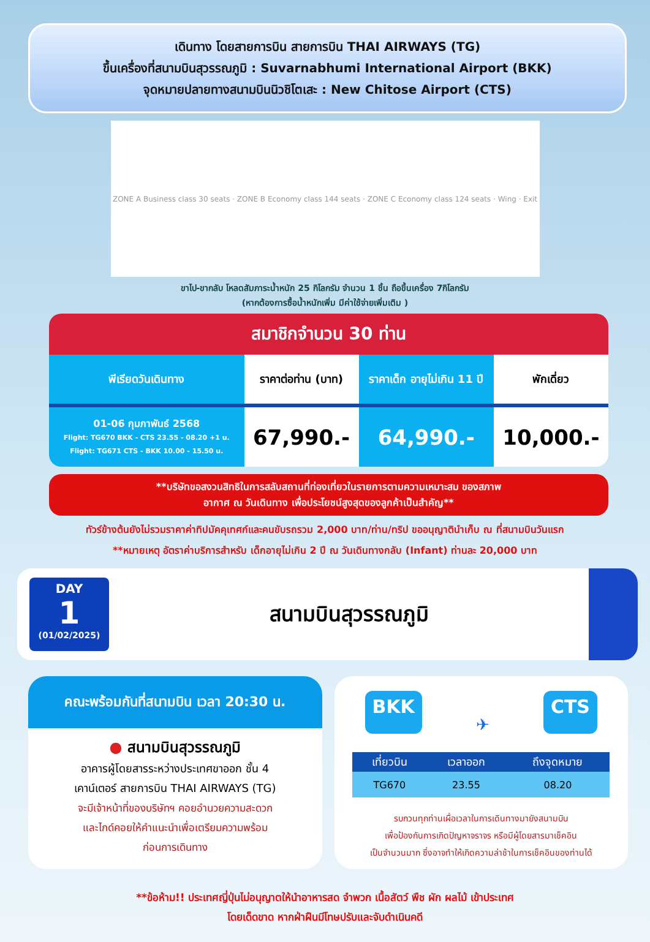เดินทาง โดยสายการบิน สายการบิน THAI AIRWAYS (TG)
ขึ้นเครื่องที่สนามบินสุวรรณภูมิ : Suvarnabhumi International Airport (BKK)
จุดหมายปลายทางสนามบินนิวชิโตเสะ : New Chitose Airport (CTS)
ZONE A Business class 30 seats · ZONE B Economy class 144 seats · ZONE C Economy class 124 seats · Wing · Exit
ขาไป-ขากลับ โหลดสัมภาระน้ำหนัก 25 กิโลกรัม จำนวน 1 ชิ้น ถือขึ้นเครื่อง 7กิโลกรัม
(หากต้องการซื้อน้ำหนักเพิ่ม มีค่าใช้จ่ายเพิ่มเติม )
สมาชิกจำนวน 30 ท่าน
| พีเรียดวันเดินทาง | ราคาต่อท่าน (บาท) | ราคาเด็ก อายุไม่เกิน 11 ปี | พักเดี่ยว |
| --- | --- | --- | --- |
| 01-06 กุมภาพันธ์ 2568 Flight: TG670 BKK - CTS 23.55 - 08.20 +1 u. Flight: TG671 CTS - BKK 10.00 - 15.50 u. | 67,990.- | 64,990.- | 10,000.- |
**บริษัทขอสงวนสิทธิในการสลับสถานที่ท่องเที่ยวในรายการตามความเหมาะสม ของสภาพ
อากาศ ณ วันเดินทาง เพื่อประโยชน์สูงสุดของลูกค้าเป็นสำคัญ**
ทัวร์ข้างต้นยังไม่รวมราคาค่าทิปมัคคุเทศก์และคนขับรถรวม 2,000 บาท/ท่าน/ทริป ขออนุญาตินำเก็บ ณ ที่สนามบินวันแรก
**หมายเหตุ อัตราค่าบริการสำหรับ เด็กอายุไม่เกิน 2 ปี ณ วันเดินทางกลับ (Infant) ท่านละ 20,000 บาท
DAY
1
(01/02/2025)
สนามบินสุวรรณภูมิ
คณะพร้อมกันที่สนามบิน เวลา 20:30 น.
● สนามบินสุวรรณภูมิ
อาคารผู้โดยสารระหว่างประเทศขาออก ชั้น 4
เคาน์เตอร์ สายการบิน THAI AIRWAYS (TG)
จะมีเจ้าหน้าที่ของบริษัทฯ คอยอำนวยความสะดวก
และไกด์คอยให้คำแนะนำเพื่อเตรียมความพร้อม
ก่อนการเดินทาง
BKK ✈ CTS
| เที่ยวบิน | เวลาออก | ถึงจุดหมาย |
| --- | --- | --- |
| TG670 | 23.55 | 08.20 |
รบกวนทุกท่านเผื่อเวลาในการเดินทางมายังสนามบิน
เพื่อป้องกันการเกิดปัญหาจราจร หรือมีผู้โดยสารมาเช็คอิน
เป็นจำนวนมาก ซึ่งอาจทำให้เกิดความล่าช้าในการเช็คอินของท่านได้
**ข้อห้าม!! ประเทศญี่ปุ่นไม่อนุญาตให้นำอาหารสด จำพวก เนื้อสัตว์ พืช ผัก ผลไม้ เข้าประเทศ
โดยเด็ดขาด หากฝ่าฝืนมีโทษปรับและจับดำเนินคดี